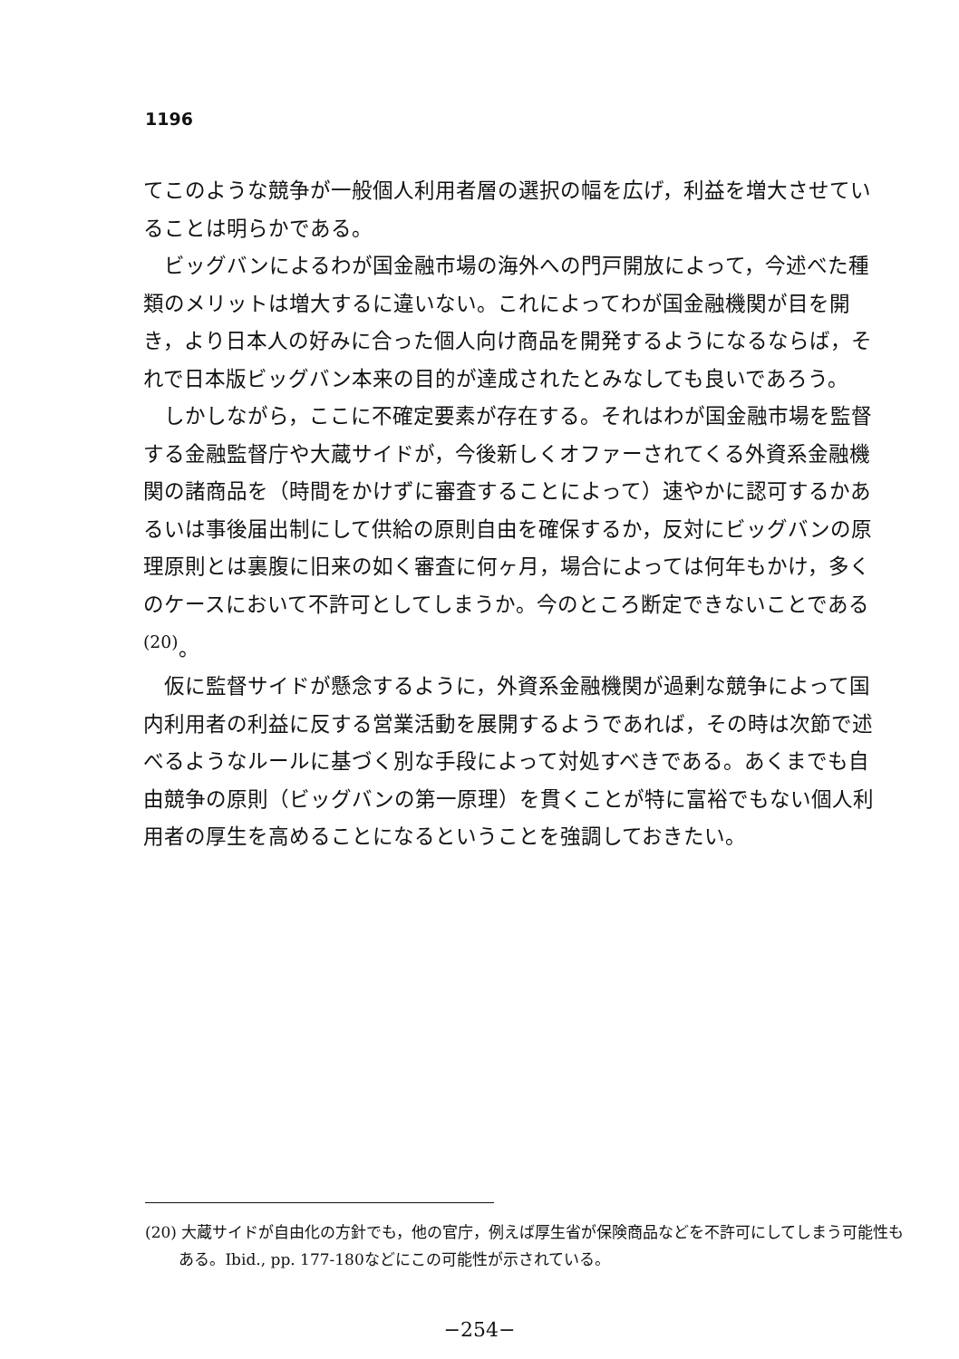1196
てこのような競争が一般個人利用者層の選択の幅を広げ，利益を増大させていることは明らかである。
ビッグバンによるわが国金融市場の海外への門戸開放によって，今述べた種類のメリットは増大するに違いない。これによってわが国金融機関が目を開き，より日本人の好みに合った個人向け商品を開発するようになるならば，それで日本版ビッグバン本来の目的が達成されたとみなしても良いであろう。
しかしながら，ここに不確定要素が存在する。それはわが国金融市場を監督する金融監督庁や大蔵サイドが，今後新しくオファーされてくる外資系金融機関の諸商品を（時間をかけずに審査することによって）速やかに認可するかあるいは事後届出制にして供給の原則自由を確保するか，反対にビッグバンの原理原則とは裏腹に旧来の如く審査に何ヶ月，場合によっては何年もかけ，多くのケースにおいて不許可としてしまうか。今のところ断定できないことである<sup>(20)</sup>。
仮に監督サイドが懸念するように，外資系金融機関が過剰な競争によって国内利用者の利益に反する営業活動を展開するようであれば，その時は次節で述べるようなルールに基づく別な手段によって対処すべきである。あくまでも自由競争の原則（ビッグバンの第一原理）を貫くことが特に富裕でもない個人利用者の厚生を高めることになるということを強調しておきたい。
(20) 大蔵サイドが自由化の方針でも，他の官庁，例えば厚生省が保険商品などを不許可にしてしまう可能性もある。Ibid., pp. 177-180などにこの可能性が示されている。
−254−